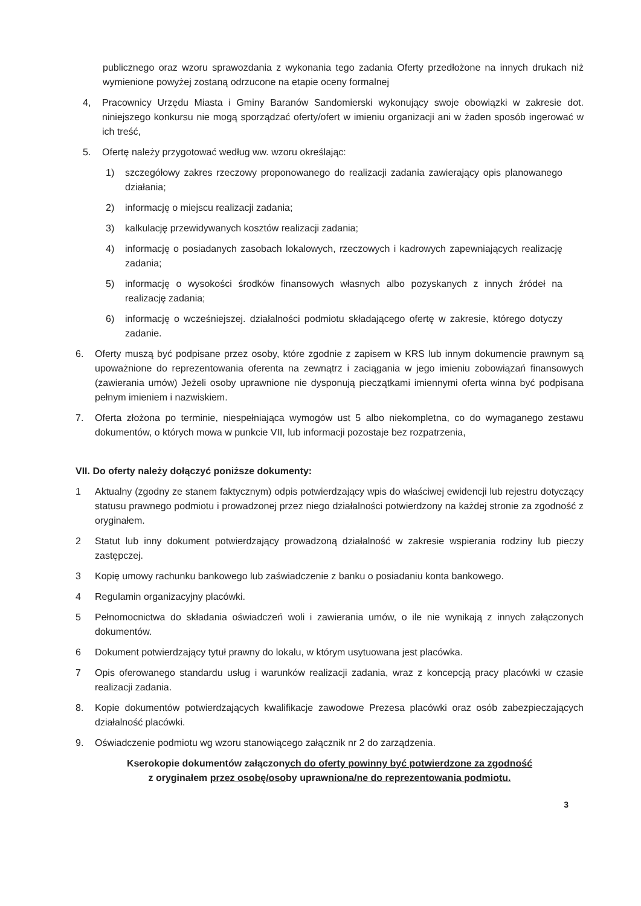publicznego oraz wzoru sprawozdania z wykonania tego zadania Oferty przedłożone na innych drukach niż wymienione powyżej zostaną odrzucone na etapie oceny formalnej
4, Pracownicy Urzędu Miasta i Gminy Baranów Sandomierski wykonujący swoje obowiązki w zakresie dot. niniejszego konkursu nie mogą sporządzać oferty/ofert w imieniu organizacji ani w żaden sposób ingerować w ich treść,
5. Ofertę należy przygotować według ww. wzoru określając:
1) szczegółowy zakres rzeczowy proponowanego do realizacji zadania zawierający opis planowanego działania;
2) informację o miejscu realizacji zadania;
3) kalkulację przewidywanych kosztów realizacji zadania;
4) informację o posiadanych zasobach lokalowych, rzeczowych i kadrowych zapewniających realizację zadania;
5) informację o wysokości środków finansowych własnych albo pozyskanych z innych źródeł na realizację zadania;
6) informację o wcześniejszej. działalności podmiotu składającego ofertę w zakresie, którego dotyczy zadanie.
6. Oferty muszą być podpisane przez osoby, które zgodnie z zapisem w KRS lub innym dokumencie prawnym są upoważnione do reprezentowania oferenta na zewnątrz i zaciągania w jego imieniu zobowiązań finansowych (zawierania umów) Jeżeli osoby uprawnione nie dysponują pieczątkami imiennymi oferta winna być podpisana pełnym imieniem i nazwiskiem.
7. Oferta złożona po terminie, niespełniająca wymogów ust 5 albo niekompletna, co do wymaganego zestawu dokumentów, o których mowa w punkcie VII, lub informacji pozostaje bez rozpatrzenia,
VII. Do oferty należy dołączyć poniższe dokumenty:
1 Aktualny (zgodny ze stanem faktycznym) odpis potwierdzający wpis do właściwej ewidencji lub rejestru dotyczący statusu prawnego podmiotu i prowadzonej przez niego działalności potwierdzony na każdej stronie za zgodność z oryginałem.
2 Statut lub inny dokument potwierdzający prowadzoną działalność w zakresie wspierania rodziny lub pieczy zastępczej.
3 Kopię umowy rachunku bankowego lub zaświadczenie z banku o posiadaniu konta bankowego.
4 Regulamin organizacyjny placówki.
5 Pełnomocnictwa do składania oświadczeń woli i zawierania umów, o ile nie wynikają z innych załączonych dokumentów.
6 Dokument potwierdzający tytuł prawny do lokalu, w którym usytuowana jest placówka.
7 Opis oferowanego standardu usług i warunków realizacji zadania, wraz z koncepcją pracy placówki w czasie realizacji zadania.
8. Kopie dokumentów potwierdzających kwalifikacje zawodowe Prezesa placówki oraz osób zabezpieczających działalność placówki.
9. Oświadczenie podmiotu wg wzoru stanowiącego załącznik nr 2 do zarządzenia.
Kserokopie dokumentów załączonych do oferty powinny być potwierdzone za zgodność
z oryginałem przez osobę/osoby uprawniona/ne do reprezentowania podmiotu.
3